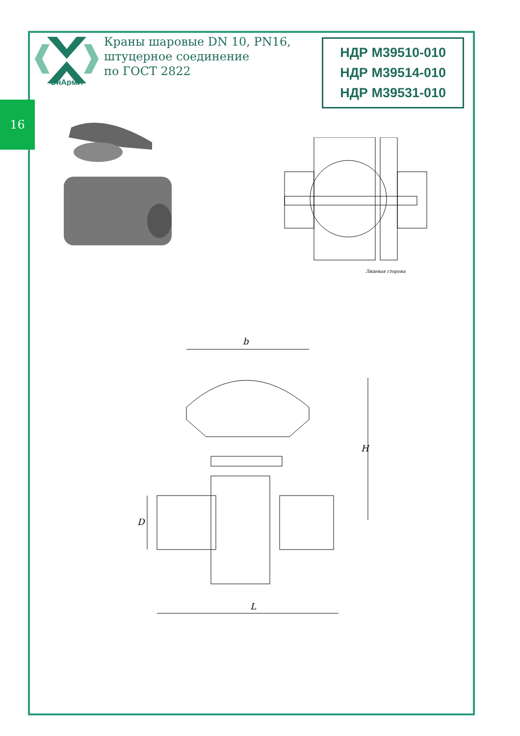16
ЭнАрмИ
Краны шаровые DN 10, PN16,
штуцерное соединение
по ГОСТ 2822
НДР М39510-010
НДР М39514-010
НДР М39531-010
Лицевая сторона
b
L
H
D